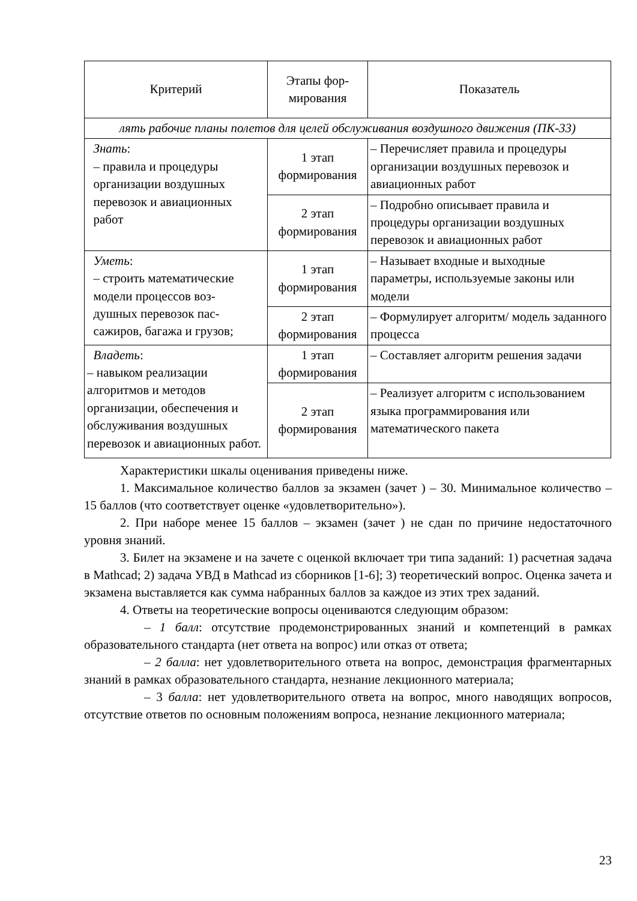| Критерий | Этапы фор- мирования | Показатель |
| --- | --- | --- |
| лять рабочие планы полетов для целей обслуживания воздушного движения (ПК-33) | | |
| Знать : – правила и процедуры организации воздушных перевозок и авиационных работ | 1 этап формирования | – Перечисляет правила и процедуры организации воздушных перевозок и авиационных работ |
| | 2 этап формирования | – Подробно описывает правила и процедуры организации воздушных перевозок и авиационных работ |
| Уметь : – строить математические модели процессов воз- душных перевозок пас- сажиров, багажа и грузов; | 1 этап формирования | – Называет входные и выходные параметры, используемые законы или модели |
| | 2 этап формирования | – Формулирует алгоритм/ модель заданного процесса |
| Владеть : – навыком реализации алгоритмов и методов организации, обеспечения и обслуживания воздушных перевозок и авиационных работ. | 1 этап формирования | – Составляет алгоритм решения задачи |
| | 2 этап формирования | – Реализует алгоритм с использованием языка программирования или математического пакета |
Характеристики шкалы оценивания приведены ниже.
1. Максимальное количество баллов за экзамен (зачет ) – 30. Минимальное количество – 15 баллов (что соответствует оценке «удовлетворительно»).
2. При наборе менее 15 баллов – экзамен (зачет ) не сдан по причине недостаточного уровня знаний.
3. Билет на экзамене и на зачете с оценкой включает три типа заданий: 1) расчетная задача в Mathcad; 2) задача УВД в Mathcad из сборников [1-6]; 3) теоретический вопрос. Оценка зачета и экзамена выставляется как сумма набранных баллов за каждое из этих трех заданий.
4. Ответы на теоретические вопросы оцениваются следующим образом:
– 1 балл: отсутствие продемонстрированных знаний и компетенций в рамках образовательного стандарта (нет ответа на вопрос) или отказ от ответа;
– 2 балла: нет удовлетворительного ответа на вопрос, демонстрация фрагментарных знаний в рамках образовательного стандарта, незнание лекционного материала;
– 3 балла: нет удовлетворительного ответа на вопрос, много наводящих вопросов, отсутствие ответов по основным положениям вопроса, незнание лекционного материала;
23